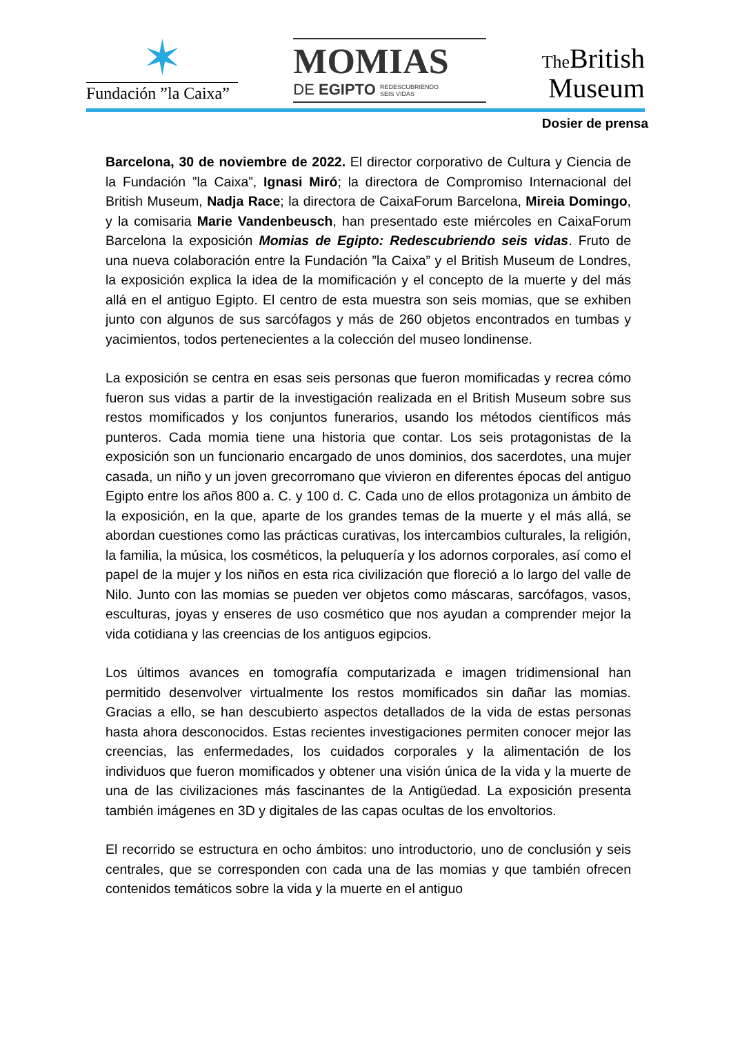✶
Fundación ”la Caixa”
MOMIAS
DE EGIPTO REDESCUBRIENDO
SEIS VIDAS
The British
Museum
Dosier de prensa
Barcelona, 30 de noviembre de 2022. El director corporativo de Cultura y Ciencia de la Fundación ”la Caixa”, Ignasi Miró; la directora de Compromiso Internacional del British Museum, Nadja Race; la directora de CaixaForum Barcelona, Mireia Domingo, y la comisaria Marie Vandenbeusch, han presentado este miércoles en CaixaForum Barcelona la exposición Momias de Egipto: Redescubriendo seis vidas. Fruto de una nueva colaboración entre la Fundación ”la Caixa” y el British Museum de Londres, la exposición explica la idea de la momificación y el concepto de la muerte y del más allá en el antiguo Egipto. El centro de esta muestra son seis momias, que se exhiben junto con algunos de sus sarcófagos y más de 260 objetos encontrados en tumbas y yacimientos, todos pertenecientes a la colección del museo londinense.
La exposición se centra en esas seis personas que fueron momificadas y recrea cómo fueron sus vidas a partir de la investigación realizada en el British Museum sobre sus restos momificados y los conjuntos funerarios, usando los métodos científicos más punteros. Cada momia tiene una historia que contar. Los seis protagonistas de la exposición son un funcionario encargado de unos dominios, dos sacerdotes, una mujer casada, un niño y un joven grecorromano que vivieron en diferentes épocas del antiguo Egipto entre los años 800 a. C. y 100 d. C. Cada uno de ellos protagoniza un ámbito de la exposición, en la que, aparte de los grandes temas de la muerte y el más allá, se abordan cuestiones como las prácticas curativas, los intercambios culturales, la religión, la familia, la música, los cosméticos, la peluquería y los adornos corporales, así como el papel de la mujer y los niños en esta rica civilización que floreció a lo largo del valle de Nilo. Junto con las momias se pueden ver objetos como máscaras, sarcófagos, vasos, esculturas, joyas y enseres de uso cosmético que nos ayudan a comprender mejor la vida cotidiana y las creencias de los antiguos egipcios.
Los últimos avances en tomografía computarizada e imagen tridimensional han permitido desenvolver virtualmente los restos momificados sin dañar las momias. Gracias a ello, se han descubierto aspectos detallados de la vida de estas personas hasta ahora desconocidos. Estas recientes investigaciones permiten conocer mejor las creencias, las enfermedades, los cuidados corporales y la alimentación de los individuos que fueron momificados y obtener una visión única de la vida y la muerte de una de las civilizaciones más fascinantes de la Antigüedad. La exposición presenta también imágenes en 3D y digitales de las capas ocultas de los envoltorios.
El recorrido se estructura en ocho ámbitos: uno introductorio, uno de conclusión y seis centrales, que se corresponden con cada una de las momias y que también ofrecen contenidos temáticos sobre la vida y la muerte en el antiguo